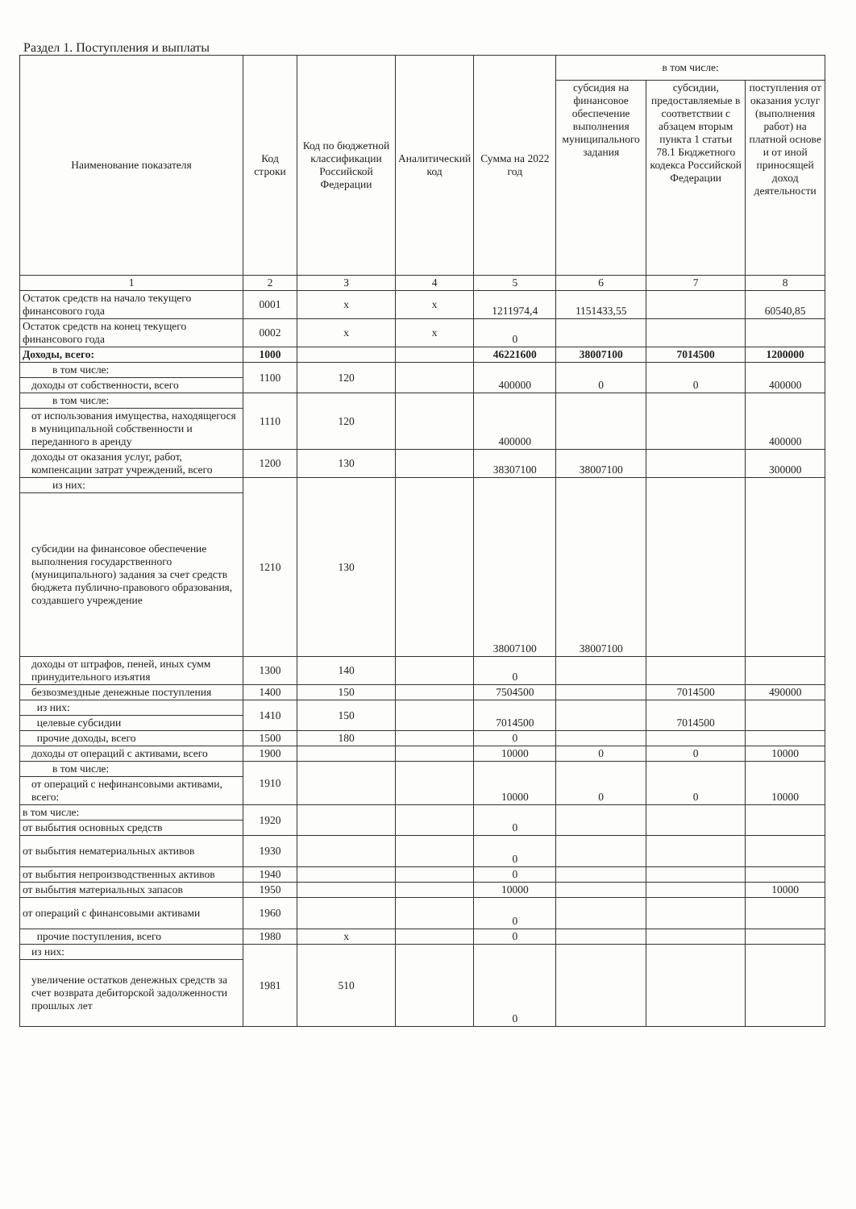Раздел 1. Поступления и выплаты
| Наименование показателя | Код строки | Код по бюджетной классификации Российской Федерации | Аналитический код | Сумма на 2022 год | в том числе: | | |
| --- | --- | --- | --- | --- | --- | --- | --- |
| | | | | | субсидия на финансовое обеспечение выполнения муниципального задания | субсидии, предоставляемые в соответствии с абзацем вторым пункта 1 статьи 78.1 Бюджетного кодекса Российской Федерации | поступления от оказания услуг (выполнения работ) на платной основе и от иной приносящей доход деятельности |
| 1 | 2 | 3 | 4 | 5 | 6 | 7 | 8 |
| Остаток средств на начало текущего финансового года | 0001 | х | х | 1211974,4 | 1151433,55 | | 60540,85 |
| Остаток средств на конец текущего финансового года | 0002 | х | х | 0 | | | |
| Доходы, всего: | 1000 | | | 46221600 | 38007100 | 7014500 | 1200000 |
| в том числе: | 1100 | 120 | | 400000 | 0 | 0 | 400000 |
| доходы от собственности, всего | | | | | | | |
| в том числе: | 1110 | 120 | | 400000 | | | 400000 |
| от использования имущества, находящегося в муниципальной собственности и переданного в аренду | | | | | | | |
| доходы от оказания услуг, работ, компенсации затрат учреждений, всего | 1200 | 130 | | 38307100 | 38007100 | | 300000 |
| из них: | 1210 | 130 | | 38007100 | 38007100 | | |
| субсидии на финансовое обеспечение выполнения государственного (муниципального) задания за счет средств бюджета публично-правового образования, создавшего учреждение | | | | | | | |
| доходы от штрафов, пеней, иных сумм принудительного изъятия | 1300 | 140 | | 0 | | | |
| безвозмездные денежные поступления | 1400 | 150 | | 7504500 | | 7014500 | 490000 |
| из них: | 1410 | 150 | | 7014500 | | 7014500 | |
| целевые субсидии | | | | | | | |
| прочие доходы, всего | 1500 | 180 | | 0 | | | |
| доходы от операций с активами, всего | 1900 | | | 10000 | 0 | 0 | 10000 |
| в том числе: | 1910 | | | 10000 | 0 | 0 | 10000 |
| от операций с нефинансовыми активами, всего: | | | | | | | |
| в том числе: | 1920 | | | 0 | | | |
| от выбытия основных средств | | | | | | | |
| от выбытия нематериальных активов | 1930 | | | 0 | | | |
| от выбытия непроизводственных активов | 1940 | | | 0 | | | |
| от выбытия материальных запасов | 1950 | | | 10000 | | | 10000 |
| от операций с финансовыми активами | 1960 | | | 0 | | | |
| прочие поступления, всего | 1980 | х | | 0 | | | |
| из них: | 1981 | 510 | | 0 | | | |
| увеличение остатков денежных средств за счет возврата дебиторской задолженности прошлых лет | | | | | | | |